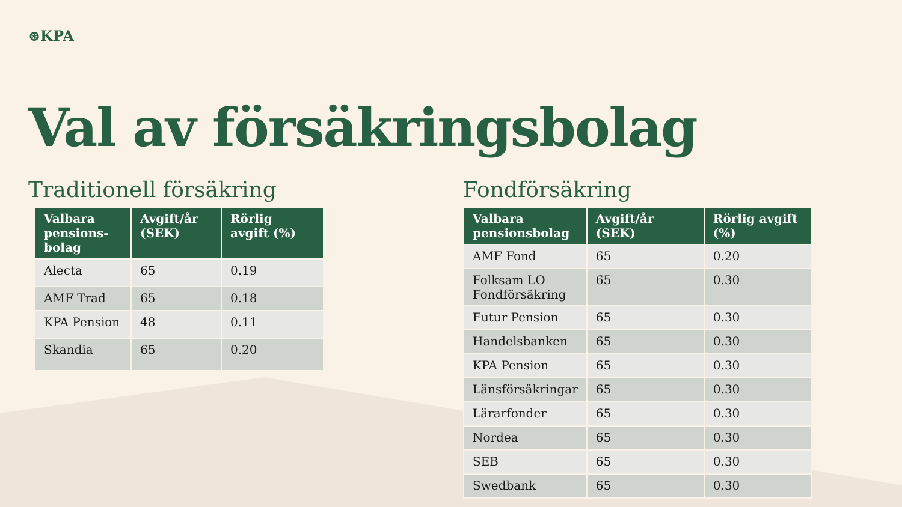⊛KPA
Val av försäkringsbolag
Traditionell försäkring
| Valbara pensions-bolag | Avgift/år (SEK) | Rörlig avgift (%) |
| --- | --- | --- |
| Alecta | 65 | 0.19 |
| AMF Trad | 65 | 0.18 |
| KPA Pension | 48 | 0.11 |
| Skandia | 65 | 0.20 |
Fondförsäkring
| Valbara pensionsbolag | Avgift/år (SEK) | Rörlig avgift (%) |
| --- | --- | --- |
| AMF Fond | 65 | 0.20 |
| Folksam LO Fondförsäkring | 65 | 0.30 |
| Futur Pension | 65 | 0.30 |
| Handelsbanken | 65 | 0.30 |
| KPA Pension | 65 | 0.30 |
| Länsförsäkringar | 65 | 0.30 |
| Lärarfonder | 65 | 0.30 |
| Nordea | 65 | 0.30 |
| SEB | 65 | 0.30 |
| Swedbank | 65 | 0.30 |